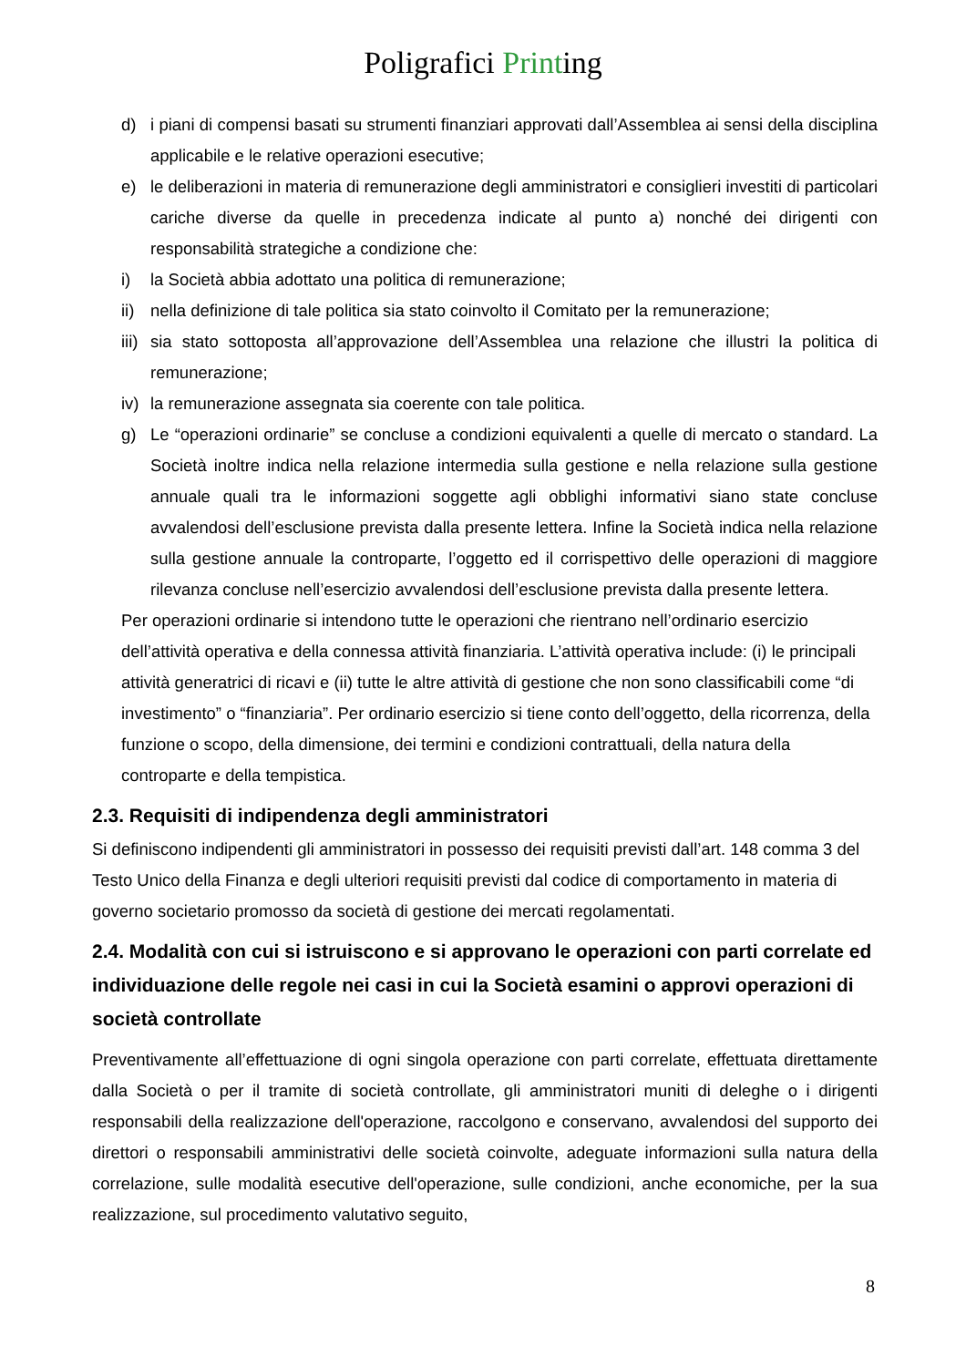Poligrafici Printing
d) i piani di compensi basati su strumenti finanziari approvati dall’Assemblea ai sensi della disciplina applicabile e le relative operazioni esecutive;
e) le deliberazioni in materia di remunerazione degli amministratori e consiglieri investiti di particolari cariche diverse da quelle in precedenza indicate al punto a) nonché dei dirigenti con responsabilità strategiche a condizione che:
i) la Società abbia adottato una politica di remunerazione;
ii)
nella definizione di tale politica sia stato coinvolto il Comitato per la remunerazione;
iii)
sia stato sottoposta all’approvazione dell’Assemblea una relazione che illustri la politica di remunerazione;
iv)
la remunerazione assegnata sia coerente con tale politica.
g) Le “operazioni ordinarie” se concluse a condizioni equivalenti a quelle di mercato o standard. La Società inoltre indica nella relazione intermedia sulla gestione e nella relazione sulla gestione annuale quali tra le informazioni soggette agli obblighi informativi siano state concluse avvalendosi dell’esclusione prevista dalla presente lettera. Infine la Società indica nella relazione sulla gestione annuale la controparte, l’oggetto ed il corrispettivo delle operazioni di maggiore rilevanza concluse nell’esercizio avvalendosi dell’esclusione prevista dalla presente lettera.
Per operazioni ordinarie si intendono tutte le operazioni che rientrano nell’ordinario esercizio dell’attività operativa e della connessa attività finanziaria. L’attività operativa include: (i) le principali attività generatrici di ricavi e (ii) tutte le altre attività di gestione che non sono classificabili come “di investimento” o “finanziaria”. Per ordinario esercizio si tiene conto dell’oggetto, della ricorrenza, della funzione o scopo, della dimensione, dei termini e condizioni contrattuali, della natura della controparte e della tempistica.
2.3. Requisiti di indipendenza degli amministratori
Si definiscono indipendenti gli amministratori in possesso dei requisiti previsti dall’art. 148 comma 3 del Testo Unico della Finanza e degli ulteriori requisiti previsti dal codice di comportamento in materia di governo societario promosso da società di gestione dei mercati regolamentati.
2.4. Modalità con cui si istruiscono e si approvano le operazioni con parti correlate ed individuazione delle regole nei casi in cui la Società esamini o approvi operazioni di società controllate
Preventivamente all’effettuazione di ogni singola operazione con parti correlate, effettuata direttamente dalla Società o per il tramite di società controllate, gli amministratori muniti di deleghe o i dirigenti responsabili della realizzazione dell'operazione, raccolgono e conservano, avvalendosi del supporto dei direttori o responsabili amministrativi delle società coinvolte, adeguate informazioni sulla natura della correlazione, sulle modalità esecutive dell'operazione, sulle condizioni, anche economiche, per la sua realizzazione, sul procedimento valutativo seguito,
8